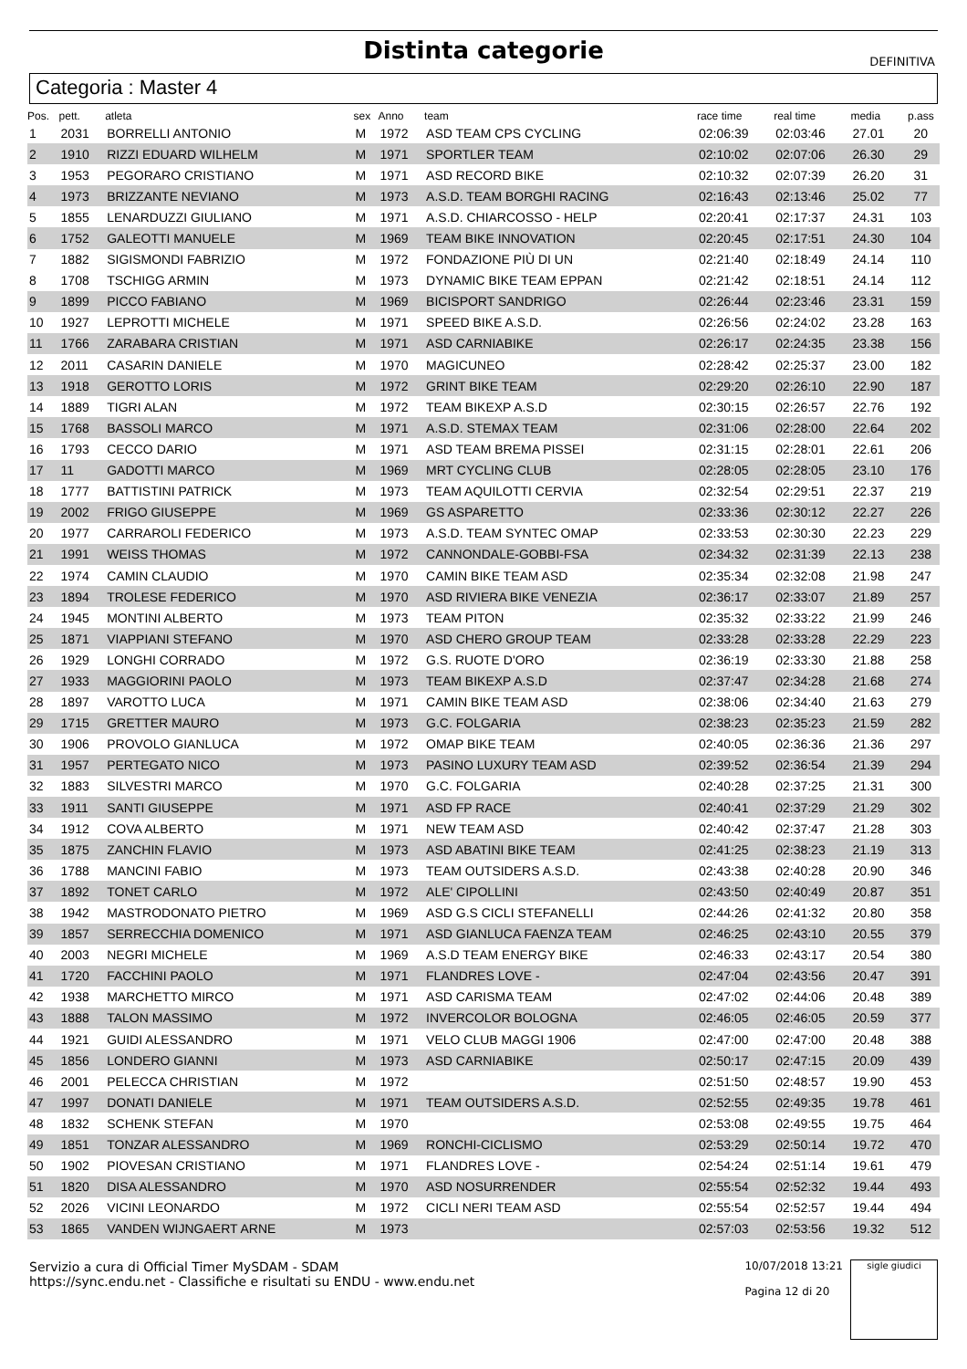Distinta categorie
DEFINITIVA
Categoria : Master 4
| Pos. | pett. | atleta | sex | Anno | team | race time | real time | media | p.ass |
| --- | --- | --- | --- | --- | --- | --- | --- | --- | --- |
| 1 | 2031 | BORRELLI ANTONIO | M | 1972 | ASD TEAM CPS CYCLING | 02:06:39 | 02:03:46 | 27.01 | 20 |
| 2 | 1910 | RIZZI EDUARD WILHELM | M | 1971 | SPORTLER TEAM | 02:10:02 | 02:07:06 | 26.30 | 29 |
| 3 | 1953 | PEGORARO CRISTIANO | M | 1971 | ASD RECORD BIKE | 02:10:32 | 02:07:39 | 26.20 | 31 |
| 4 | 1973 | BRIZZANTE NEVIANO | M | 1973 | A.S.D. TEAM BORGHI RACING | 02:16:43 | 02:13:46 | 25.02 | 77 |
| 5 | 1855 | LENARDUZZI GIULIANO | M | 1971 | A.S.D. CHIARCOSSO - HELP | 02:20:41 | 02:17:37 | 24.31 | 103 |
| 6 | 1752 | GALEOTTI MANUELE | M | 1969 | TEAM BIKE INNOVATION | 02:20:45 | 02:17:51 | 24.30 | 104 |
| 7 | 1882 | SIGISMONDI FABRIZIO | M | 1972 | FONDAZIONE PIÙ DI UN | 02:21:40 | 02:18:49 | 24.14 | 110 |
| 8 | 1708 | TSCHIGG ARMIN | M | 1973 | DYNAMIC BIKE TEAM EPPAN | 02:21:42 | 02:18:51 | 24.14 | 112 |
| 9 | 1899 | PICCO FABIANO | M | 1969 | BICISPORT SANDRIGO | 02:26:44 | 02:23:46 | 23.31 | 159 |
| 10 | 1927 | LEPROTTI MICHELE | M | 1971 | SPEED BIKE A.S.D. | 02:26:56 | 02:24:02 | 23.28 | 163 |
| 11 | 1766 | ZARABARA CRISTIAN | M | 1971 | ASD CARNIABIKE | 02:26:17 | 02:24:35 | 23.38 | 156 |
| 12 | 2011 | CASARIN DANIELE | M | 1970 | MAGICUNEO | 02:28:42 | 02:25:37 | 23.00 | 182 |
| 13 | 1918 | GEROTTO LORIS | M | 1972 | GRINT BIKE TEAM | 02:29:20 | 02:26:10 | 22.90 | 187 |
| 14 | 1889 | TIGRI ALAN | M | 1972 | TEAM BIKEXP A.S.D | 02:30:15 | 02:26:57 | 22.76 | 192 |
| 15 | 1768 | BASSOLI MARCO | M | 1971 | A.S.D. STEMAX TEAM | 02:31:06 | 02:28:00 | 22.64 | 202 |
| 16 | 1793 | CECCO DARIO | M | 1971 | ASD TEAM BREMA PISSEI | 02:31:15 | 02:28:01 | 22.61 | 206 |
| 17 | 11 | GADOTTI MARCO | M | 1969 | MRT CYCLING CLUB | 02:28:05 | 02:28:05 | 23.10 | 176 |
| 18 | 1777 | BATTISTINI PATRICK | M | 1973 | TEAM AQUILOTTI CERVIA | 02:32:54 | 02:29:51 | 22.37 | 219 |
| 19 | 2002 | FRIGO GIUSEPPE | M | 1969 | GS ASPARETTO | 02:33:36 | 02:30:12 | 22.27 | 226 |
| 20 | 1977 | CARRAROLI FEDERICO | M | 1973 | A.S.D. TEAM SYNTEC OMAP | 02:33:53 | 02:30:30 | 22.23 | 229 |
| 21 | 1991 | WEISS THOMAS | M | 1972 | CANNONDALE-GOBBI-FSA | 02:34:32 | 02:31:39 | 22.13 | 238 |
| 22 | 1974 | CAMIN CLAUDIO | M | 1970 | CAMIN BIKE TEAM ASD | 02:35:34 | 02:32:08 | 21.98 | 247 |
| 23 | 1894 | TROLESE FEDERICO | M | 1970 | ASD RIVIERA BIKE VENEZIA | 02:36:17 | 02:33:07 | 21.89 | 257 |
| 24 | 1945 | MONTINI ALBERTO | M | 1973 | TEAM PITON | 02:35:32 | 02:33:22 | 21.99 | 246 |
| 25 | 1871 | VIAPPIANI STEFANO | M | 1970 | ASD CHERO GROUP TEAM | 02:33:28 | 02:33:28 | 22.29 | 223 |
| 26 | 1929 | LONGHI CORRADO | M | 1972 | G.S. RUOTE D'ORO | 02:36:19 | 02:33:30 | 21.88 | 258 |
| 27 | 1933 | MAGGIORINI PAOLO | M | 1973 | TEAM BIKEXP A.S.D | 02:37:47 | 02:34:28 | 21.68 | 274 |
| 28 | 1897 | VAROTTO LUCA | M | 1971 | CAMIN BIKE TEAM ASD | 02:38:06 | 02:34:40 | 21.63 | 279 |
| 29 | 1715 | GRETTER MAURO | M | 1973 | G.C. FOLGARIA | 02:38:23 | 02:35:23 | 21.59 | 282 |
| 30 | 1906 | PROVOLO GIANLUCA | M | 1972 | OMAP BIKE TEAM | 02:40:05 | 02:36:36 | 21.36 | 297 |
| 31 | 1957 | PERTEGATO NICO | M | 1973 | PASINO LUXURY TEAM ASD | 02:39:52 | 02:36:54 | 21.39 | 294 |
| 32 | 1883 | SILVESTRI MARCO | M | 1970 | G.C. FOLGARIA | 02:40:28 | 02:37:25 | 21.31 | 300 |
| 33 | 1911 | SANTI GIUSEPPE | M | 1971 | ASD FP RACE | 02:40:41 | 02:37:29 | 21.29 | 302 |
| 34 | 1912 | COVA ALBERTO | M | 1971 | NEW TEAM ASD | 02:40:42 | 02:37:47 | 21.28 | 303 |
| 35 | 1875 | ZANCHIN FLAVIO | M | 1973 | ASD ABATINI BIKE TEAM | 02:41:25 | 02:38:23 | 21.19 | 313 |
| 36 | 1788 | MANCINI FABIO | M | 1973 | TEAM OUTSIDERS A.S.D. | 02:43:38 | 02:40:28 | 20.90 | 346 |
| 37 | 1892 | TONET CARLO | M | 1972 | ALE' CIPOLLINI | 02:43:50 | 02:40:49 | 20.87 | 351 |
| 38 | 1942 | MASTRODONATO PIETRO | M | 1969 | ASD G.S CICLI STEFANELLI | 02:44:26 | 02:41:32 | 20.80 | 358 |
| 39 | 1857 | SERRECCHIA DOMENICO | M | 1971 | ASD GIANLUCA FAENZA TEAM | 02:46:25 | 02:43:10 | 20.55 | 379 |
| 40 | 2003 | NEGRI MICHELE | M | 1969 | A.S.D TEAM ENERGY BIKE | 02:46:33 | 02:43:17 | 20.54 | 380 |
| 41 | 1720 | FACCHINI PAOLO | M | 1971 | FLANDRES LOVE - | 02:47:04 | 02:43:56 | 20.47 | 391 |
| 42 | 1938 | MARCHETTO MIRCO | M | 1971 | ASD CARISMA TEAM | 02:47:02 | 02:44:06 | 20.48 | 389 |
| 43 | 1888 | TALON MASSIMO | M | 1972 | INVERCOLOR BOLOGNA | 02:46:05 | 02:46:05 | 20.59 | 377 |
| 44 | 1921 | GUIDI ALESSANDRO | M | 1971 | VELO CLUB MAGGI 1906 | 02:47:00 | 02:47:00 | 20.48 | 388 |
| 45 | 1856 | LONDERO GIANNI | M | 1973 | ASD CARNIABIKE | 02:50:17 | 02:47:15 | 20.09 | 439 |
| 46 | 2001 | PELECCA CHRISTIAN | M | 1972 | | 02:51:50 | 02:48:57 | 19.90 | 453 |
| 47 | 1997 | DONATI DANIELE | M | 1971 | TEAM OUTSIDERS A.S.D. | 02:52:55 | 02:49:35 | 19.78 | 461 |
| 48 | 1832 | SCHENK STEFAN | M | 1970 | | 02:53:08 | 02:49:55 | 19.75 | 464 |
| 49 | 1851 | TONZAR ALESSANDRO | M | 1969 | RONCHI-CICLISMO | 02:53:29 | 02:50:14 | 19.72 | 470 |
| 50 | 1902 | PIOVESAN CRISTIANO | M | 1971 | FLANDRES LOVE - | 02:54:24 | 02:51:14 | 19.61 | 479 |
| 51 | 1820 | DISA ALESSANDRO | M | 1970 | ASD NOSURRENDER | 02:55:54 | 02:52:32 | 19.44 | 493 |
| 52 | 2026 | VICINI LEONARDO | M | 1972 | CICLI NERI TEAM ASD | 02:55:54 | 02:52:57 | 19.44 | 494 |
| 53 | 1865 | VANDEN WIJNGAERT ARNE | M | 1973 | | 02:57:03 | 02:53:56 | 19.32 | 512 |
Servizio a cura di Official Timer MySDAM - SDAM
https://sync.endu.net - Classifiche e risultati su ENDU - www.endu.net
10/07/2018 13:21
Pagina 12 di 20
sigle giudici